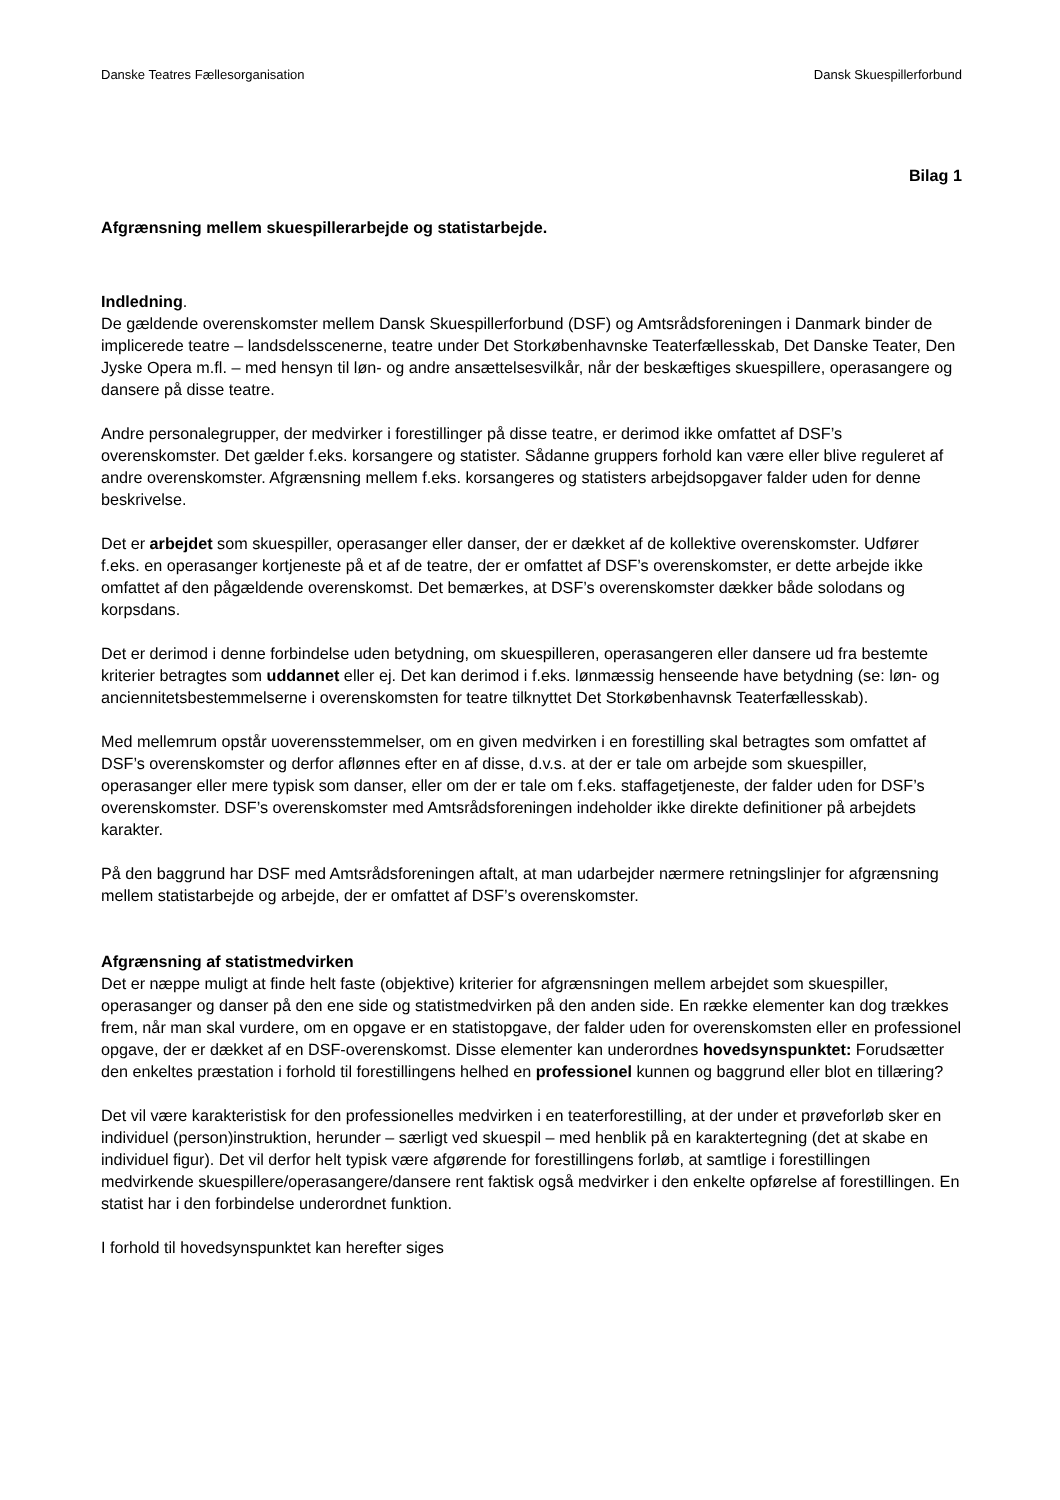Danske Teatres Fællesorganisation Dansk Skuespillerforbund
Bilag 1
Afgrænsning mellem skuespillerarbejde og statistarbejde.
Indledning.
De gældende overenskomster mellem Dansk Skuespillerforbund (DSF) og Amtsrådsforeningen i Danmark binder de implicerede teatre – landsdelsscenerne, teatre under Det Storkøbenhavnske Teaterfællesskab, Det Danske Teater, Den Jyske Opera m.fl. – med hensyn til løn- og andre ansættelsesvilkår, når der beskæftiges skuespillere, operasangere og dansere på disse teatre.
Andre personalegrupper, der medvirker i forestillinger på disse teatre, er derimod ikke omfattet af DSF’s overenskomster. Det gælder f.eks. korsangere og statister. Sådanne gruppers forhold kan være eller blive reguleret af andre overenskomster. Afgrænsning mellem f.eks. korsangeres og statisters arbejdsopgaver falder uden for denne beskrivelse.
Det er arbejdet som skuespiller, operasanger eller danser, der er dækket af de kollektive overenskomster. Udfører f.eks. en operasanger kortjeneste på et af de teatre, der er omfattet af DSF’s overenskomster, er dette arbejde ikke omfattet af den pågældende overenskomst. Det bemærkes, at DSF’s overenskomster dækker både solodans og korpsdans.
Det er derimod i denne forbindelse uden betydning, om skuespilleren, operasangeren eller dansere ud fra bestemte kriterier betragtes som uddannet eller ej. Det kan derimod i f.eks. lønmæssig henseende have betydning (se: løn- og anciennitetsbestemmelserne i overenskomsten for teatre tilknyttet Det Storkøbenhavnsk Teaterfællesskab).
Med mellemrum opstår uoverensstemmelser, om en given medvirken i en forestilling skal betragtes som omfattet af DSF’s overenskomster og derfor aflønnes efter en af disse, d.v.s. at der er tale om arbejde som skuespiller, operasanger eller mere typisk som danser, eller om der er tale om f.eks. staffagetjeneste, der falder uden for DSF’s overenskomster. DSF’s overenskomster med Amtsrådsforeningen indeholder ikke direkte definitioner på arbejdets karakter.
På den baggrund har DSF med Amtsrådsforeningen aftalt, at man udarbejder nærmere retningslinjer for afgrænsning mellem statistarbejde og arbejde, der er omfattet af DSF’s overenskomster.
Afgrænsning af statistmedvirken
Det er næppe muligt at finde helt faste (objektive) kriterier for afgrænsningen mellem arbejdet som skuespiller, operasanger og danser på den ene side og statistmedvirken på den anden side. En række elementer kan dog trækkes frem, når man skal vurdere, om en opgave er en statistopgave, der falder uden for overenskomsten eller en professionel opgave, der er dækket af en DSF-overenskomst. Disse elementer kan underordnes hovedsynspunktet: Forudsætter den enkeltes præstation i forhold til forestillingens helhed en professionel kunnen og baggrund eller blot en tillæring?
Det vil være karakteristisk for den professionelles medvirken i en teaterforestilling, at der under et prøveforløb sker en individuel (person)instruktion, herunder – særligt ved skuespil – med henblik på en karaktertegning (det at skabe en individuel figur). Det vil derfor helt typisk være afgørende for forestillingens forløb, at samtlige i forestillingen medvirkende skuespillere/operasangere/dansere rent faktisk også medvirker i den enkelte opførelse af forestillingen. En statist har i den forbindelse underordnet funktion.
I forhold til hovedsynspunktet kan herefter siges